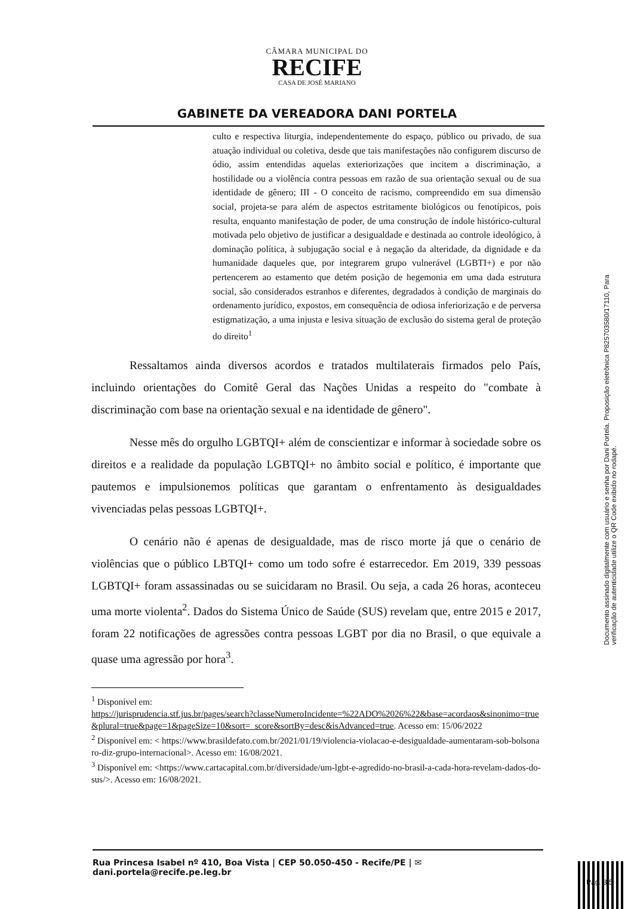CÂMARA MUNICIPAL DO
RECIFE
CASA DE JOSÉ MARIANO
GABINETE DA VEREADORA DANI PORTELA
culto e respectiva liturgia, independentemente do espaço, público ou privado, de sua atuação individual ou coletiva, desde que tais manifestações não configurem discurso de ódio, assim entendidas aquelas exteriorizações que incitem a discriminação, a hostilidade ou a violência contra pessoas em razão de sua orientação sexual ou de sua identidade de gênero; III - O conceito de racismo, compreendido em sua dimensão social, projeta-se para além de aspectos estritamente biológicos ou fenotípicos, pois resulta, enquanto manifestação de poder, de uma construção de índole histórico-cultural motivada pelo objetivo de justificar a desigualdade e destinada ao controle ideológico, à dominação política, à subjugação social e à negação da alteridade, da dignidade e da humanidade daqueles que, por integrarem grupo vulnerável (LGBTI+) e por não pertencerem ao estamento que detém posição de hegemonia em uma dada estrutura social, são considerados estranhos e diferentes, degradados à condição de marginais do ordenamento jurídico, expostos, em consequência de odiosa inferiorização e de perversa estigmatização, a uma injusta e lesiva situação de exclusão do sistema geral de proteção do direito<sup>1</sup>
Ressaltamos ainda diversos acordos e tratados multilaterais firmados pelo País, incluindo orientações do Comitê Geral das Nações Unidas a respeito do "combate à discriminação com base na orientação sexual e na identidade de gênero".
Nesse mês do orgulho LGBTQI+ além de conscientizar e informar à sociedade sobre os direitos e a realidade da população LGBTQI+ no âmbito social e político, é importante que pautemos e impulsionemos políticas que garantam o enfrentamento às desigualdades vivenciadas pelas pessoas LGBTQI+.
O cenário não é apenas de desigualdade, mas de risco morte já que o cenário de violências que o público LBTQI+ como um todo sofre é estarrecedor. Em 2019, 339 pessoas LGBTQI+ foram assassinadas ou se suicidaram no Brasil. Ou seja, a cada 26 horas, aconteceu uma morte violenta<sup>2</sup>. Dados do Sistema Único de Saúde (SUS) revelam que, entre 2015 e 2017, foram 22 notificações de agressões contra pessoas LGBT por dia no Brasil, o que equivale a quase uma agressão por hora<sup>3</sup>.
<sup>1</sup> Disponível em:
https://jurisprudencia.stf.jus.br/pages/search?classeNumeroIncidente=%22ADO%2026%22&base=acordaos&sinonimo=true&plural=true&page=1&pageSize=10&sort=_score&sortBy=desc&isAdvanced=true. Acesso em: 15/06/2022
<sup>2</sup> Disponível em: < https://www.brasildefato.com.br/2021/01/19/violencia-violacao-e-desigualdade-aumentaram-sob-bolsonaro-diz-grupo-internacional>. Acesso em: 16/08/2021.
<sup>3</sup> Disponível em: <https://www.cartacapital.com.br/diversidade/um-lgbt-e-agredido-no-brasil-a-cada-hora-revelam-dados-do-sus/>. Acesso em: 16/08/2021.
Rua Princesa Isabel nº 410, Boa Vista | CEP 50.050-450 - Recife/PE | ✉ dani.portela@recife.pe.leg.br
Documento assinado digitalmente com usuário e senha por Dani Portela. Proposição eletrônica P825703580/17110, Para verificação de autenticidade utilize o QR Code exibido no rodapé.
Pag. 3/5